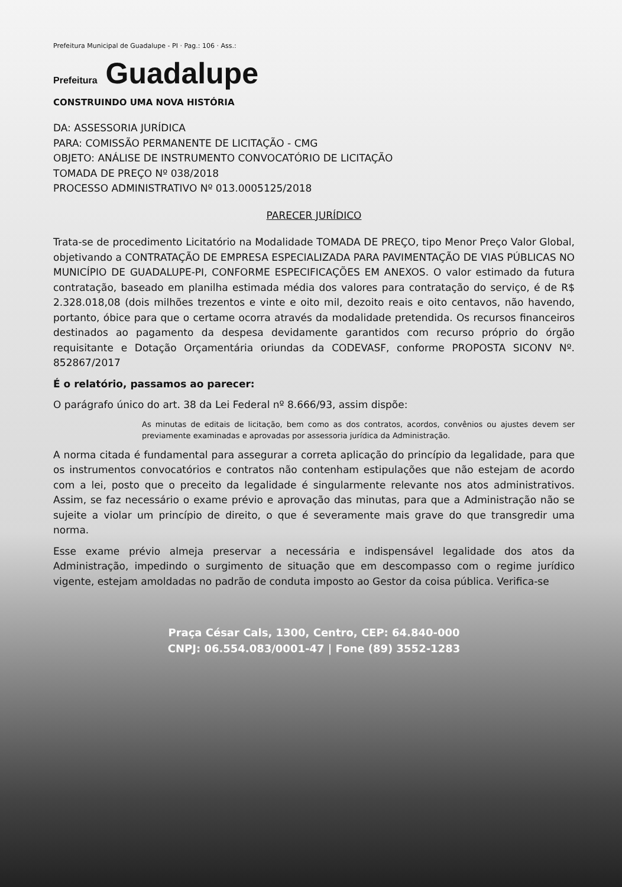Prefeitura Municipal de Guadalupe - PI · Pag.: 106 · Ass.:
Prefeitura Guadalupe
CONSTRUINDO UMA NOVA HISTÓRIA
DA: ASSESSORIA JURÍDICA
PARA: COMISSÃO PERMANENTE DE LICITAÇÃO - CMG
OBJETO: ANÁLISE DE INSTRUMENTO CONVOCATÓRIO DE LICITAÇÃO
TOMADA DE PREÇO Nº 038/2018
PROCESSO ADMINISTRATIVO Nº 013.0005125/2018
PARECER JURÍDICO
Trata-se de procedimento Licitatório na Modalidade TOMADA DE PREÇO, tipo Menor Preço Valor Global, objetivando a CONTRATAÇÃO DE EMPRESA ESPECIALIZADA PARA PAVIMENTAÇÃO DE VIAS PÚBLICAS NO MUNICÍPIO DE GUADALUPE-PI, CONFORME ESPECIFICAÇÕES EM ANEXOS. O valor estimado da futura contratação, baseado em planilha estimada média dos valores para contratação do serviço, é de R$ 2.328.018,08 (dois milhões trezentos e vinte e oito mil, dezoito reais e oito centavos, não havendo, portanto, óbice para que o certame ocorra através da modalidade pretendida. Os recursos financeiros destinados ao pagamento da despesa devidamente garantidos com recurso próprio do órgão requisitante e Dotação Orçamentária oriundas da CODEVASF, conforme PROPOSTA SICONV Nº. 852867/2017
É o relatório, passamos ao parecer:
O parágrafo único do art. 38 da Lei Federal nº 8.666/93, assim dispõe:
As minutas de editais de licitação, bem como as dos contratos, acordos, convênios ou ajustes devem ser previamente examinadas e aprovadas por assessoria jurídica da Administração.
A norma citada é fundamental para assegurar a correta aplicação do princípio da legalidade, para que os instrumentos convocatórios e contratos não contenham estipulações que não estejam de acordo com a lei, posto que o preceito da legalidade é singularmente relevante nos atos administrativos. Assim, se faz necessário o exame prévio e aprovação das minutas, para que a Administração não se sujeite a violar um princípio de direito, o que é severamente mais grave do que transgredir uma norma.
Esse exame prévio almeja preservar a necessária e indispensável legalidade dos atos da Administração, impedindo o surgimento de situação que em descompasso com o regime jurídico vigente, estejam amoldadas no padrão de conduta imposto ao Gestor da coisa pública. Verifica-se
Praça César Cals, 1300, Centro, CEP: 64.840-000
CNPJ: 06.554.083/0001-47 | Fone (89) 3552-1283